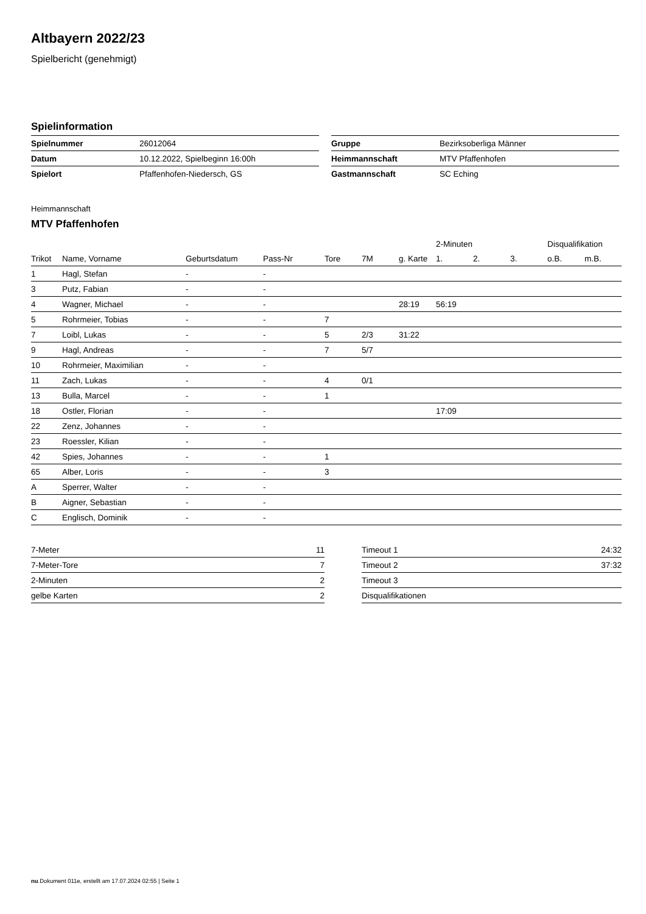Altbayern 2022/23
Spielbericht (genehmigt)
Spielinformation
| Spielnummer | 26012064 |
| Datum | 10.12.2022, Spielbeginn 16:00h |
| Spielort | Pfaffenhofen-Niedersch, GS |
| Gruppe | Bezirksoberliga Männer |
| Heimmannschaft | MTV Pfaffenhofen |
| Gastmannschaft | SC Eching |
Heimmannschaft
MTV Pfaffenhofen
| | | | | | | | 2-Minuten | | | Disqualifikation | |
| --- | --- | --- | --- | --- | --- | --- | --- | --- | --- | --- | --- |
| Trikot | Name, Vorname | Geburtsdatum | Pass-Nr | Tore | 7M | g. Karte | 1. | 2. | 3. | o.B. | m.B. |
| 1 | Hagl, Stefan | - | - | | | | | | | | |
| 3 | Putz, Fabian | - | - | | | | | | | | |
| 4 | Wagner, Michael | - | - | | | 28:19 | 56:19 | | | | |
| 5 | Rohrmeier, Tobias | - | - | 7 | | | | | | | |
| 7 | Loibl, Lukas | - | - | 5 | 2/3 | 31:22 | | | | | |
| 9 | Hagl, Andreas | - | - | 7 | 5/7 | | | | | | |
| 10 | Rohrmeier, Maximilian | - | - | | | | | | | | |
| 11 | Zach, Lukas | - | - | 4 | 0/1 | | | | | | |
| 13 | Bulla, Marcel | - | - | 1 | | | | | | | |
| 18 | Ostler, Florian | - | - | | | | 17:09 | | | | |
| 22 | Zenz, Johannes | - | - | | | | | | | | |
| 23 | Roessler, Kilian | - | - | | | | | | | | |
| 42 | Spies, Johannes | - | - | 1 | | | | | | | |
| 65 | Alber, Loris | - | - | 3 | | | | | | | |
| A | Sperrer, Walter | - | - | | | | | | | | |
| B | Aigner, Sebastian | - | - | | | | | | | | |
| C | Englisch, Dominik | - | - | | | | | | | | |
| 7-Meter | 11 |
| 7-Meter-Tore | 7 |
| 2-Minuten | 2 |
| gelbe Karten | 2 |
| Timeout 1 | 24:32 |
| Timeout 2 | 37:32 |
| Timeout 3 | |
| Disqualifikationen | |
nu.Dokument 011e, erstellt am 17.07.2024 02:55 | Seite 1